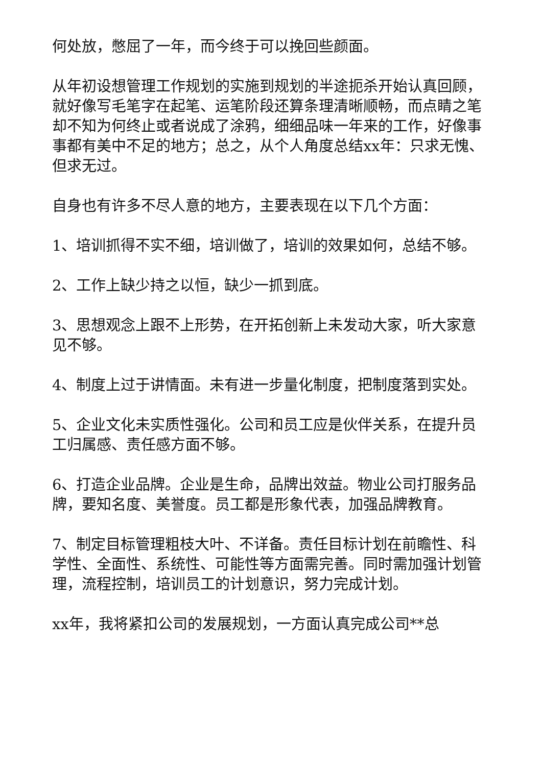何处放，憋屈了一年，而今终于可以挽回些颜面。
从年初设想管理工作规划的实施到规划的半途扼杀开始认真回顾，就好像写毛笔字在起笔、运笔阶段还算条理清晰顺畅，而点睛之笔却不知为何终止或者说成了涂鸦，细细品味一年来的工作，好像事事都有美中不足的地方；总之，从个人角度总结xx年：只求无愧、但求无过。
自身也有许多不尽人意的地方，主要表现在以下几个方面：
1、培训抓得不实不细，培训做了，培训的效果如何，总结不够。
2、工作上缺少持之以恒，缺少一抓到底。
3、思想观念上跟不上形势，在开拓创新上未发动大家，听大家意见不够。
4、制度上过于讲情面。未有进一步量化制度，把制度落到实处。
5、企业文化未实质性强化。公司和员工应是伙伴关系，在提升员工归属感、责任感方面不够。
6、打造企业品牌。企业是生命，品牌出效益。物业公司打服务品牌，要知名度、美誉度。员工都是形象代表，加强品牌教育。
7、制定目标管理粗枝大叶、不详备。责任目标计划在前瞻性、科学性、全面性、系统性、可能性等方面需完善。同时需加强计划管理，流程控制，培训员工的计划意识，努力完成计划。
xx年，我将紧扣公司的发展规划，一方面认真完成公司**总